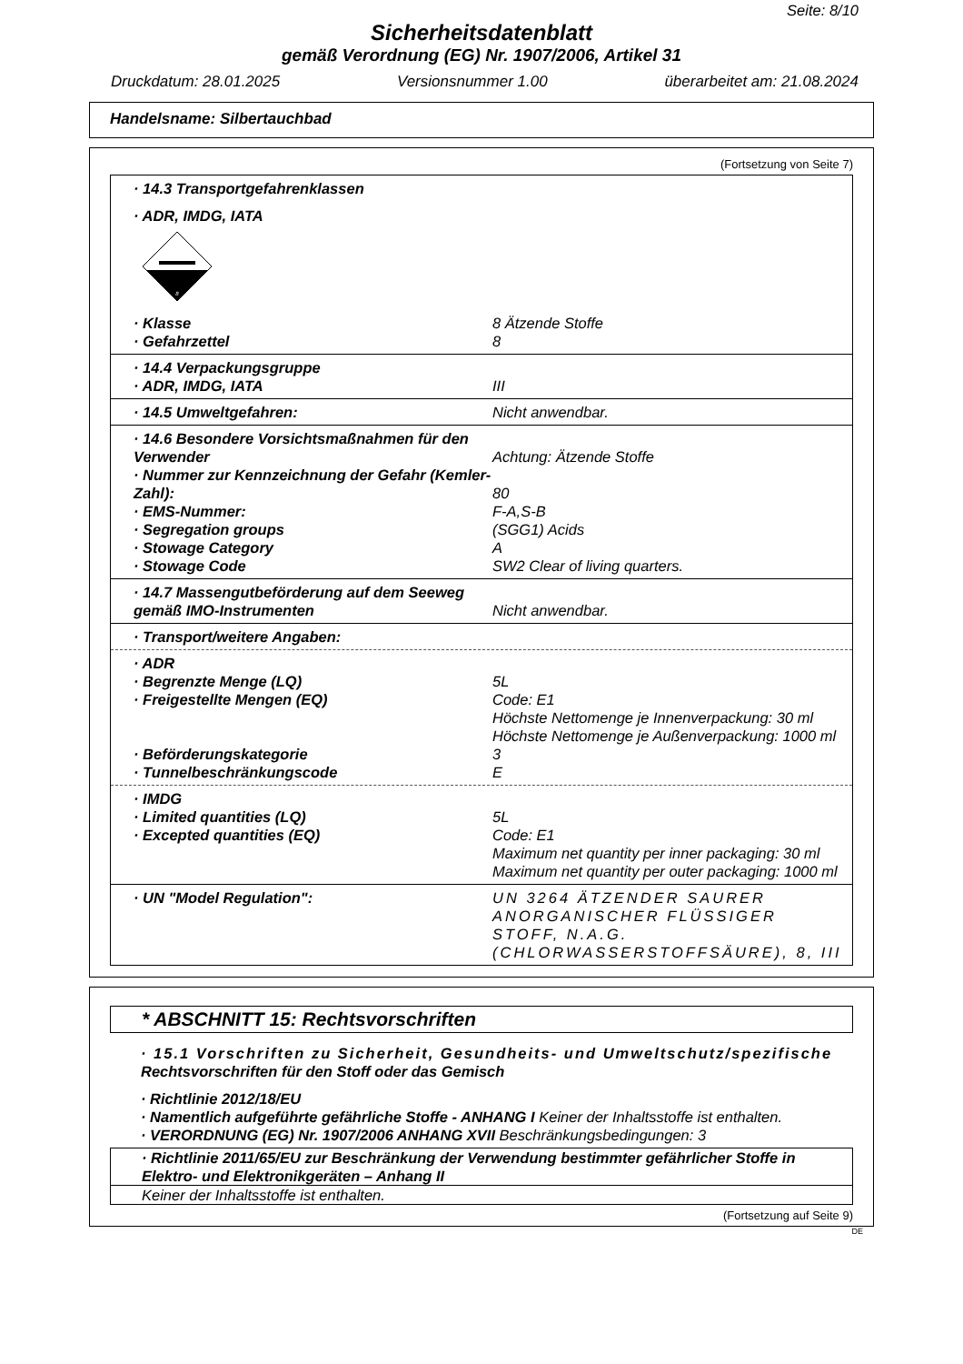Seite: 8/10
Sicherheitsdatenblatt
gemäß Verordnung (EG) Nr. 1907/2006, Artikel 31
Druckdatum: 28.01.2025 Versionsnummer 1.00 überarbeitet am: 21.08.2024
Handelsname: Silbertauchbad
(Fortsetzung von Seite 7)
· 14.3 Transportgefahrenklassen
· ADR, IMDG, IATA
8
· Klasse 8 Ätzende Stoffe
· Gefahrzettel 8
· 14.4 Verpackungsgruppe
· ADR, IMDG, IATA III
· 14.5 Umweltgefahren: Nicht anwendbar.
· 14.6 Besondere Vorsichtsmaßnahmen für den Verwender
Achtung: Ätzende Stoffe
· Nummer zur Kennzeichnung der Gefahr (Kemler-Zahl):
80
· EMS-Nummer: F-A,S-B
· Segregation groups (SGG1) Acids
· Stowage Category A
· Stowage Code SW2 Clear of living quarters.
· 14.7 Massengutbeförderung auf dem Seeweg gemäß IMO-Instrumenten
Nicht anwendbar.
· Transport/weitere Angaben:
· ADR
· Begrenzte Menge (LQ) 5L
· Freigestellte Mengen (EQ) Code: E1
Höchste Nettomenge je Innenverpackung: 30 ml
Höchste Nettomenge je Außenverpackung: 1000 ml
· Beförderungskategorie 3
· Tunnelbeschränkungscode E
· IMDG
· Limited quantities (LQ) 5L
· Excepted quantities (EQ) Code: E1
Maximum net quantity per inner packaging: 30 ml
Maximum net quantity per outer packaging: 1000 ml
· UN "Model Regulation": UN 3264 ÄTZENDER SAURER ANORGANISCHER FLÜSSIGER STOFF, N.A.G. (CHLORWASSERSTOFFSÄURE), 8, III
* ABSCHNITT 15: Rechtsvorschriften
· 15.1 Vorschriften zu Sicherheit, Gesundheits- und Umweltschutz/spezifische Rechtsvorschriften für den Stoff oder das Gemisch
· Richtlinie 2012/18/EU
· Namentlich aufgeführte gefährliche Stoffe - ANHANG I Keiner der Inhaltsstoffe ist enthalten.
· VERORDNUNG (EG) Nr. 1907/2006 ANHANG XVII Beschränkungsbedingungen: 3
· Richtlinie 2011/65/EU zur Beschränkung der Verwendung bestimmter gefährlicher Stoffe in Elektro- und Elektronikgeräten – Anhang II
Keiner der Inhaltsstoffe ist enthalten.
(Fortsetzung auf Seite 9)
DE